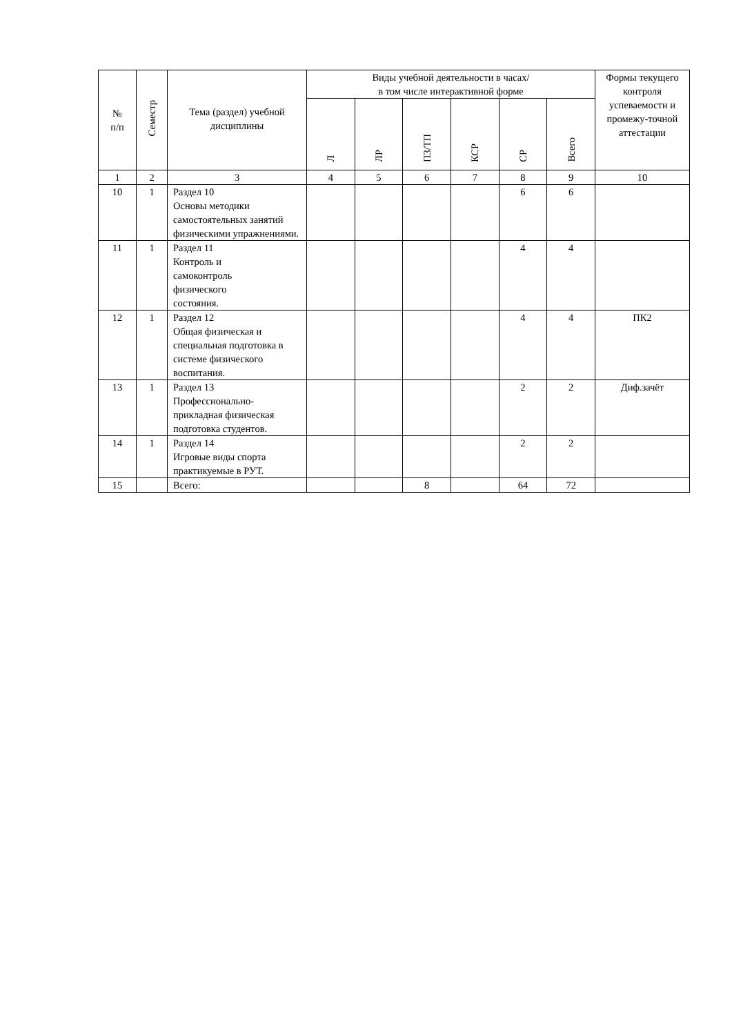| № п/п | Семестр | Тема (раздел) учебной дисциплины | Виды учебной деятельности в часах/ в том числе интерактивной форме | | | | | | Формы текущего контроля успеваемости и промежу-точной аттестации |
| --- | --- | --- | --- | --- | --- | --- | --- | --- | --- |
| | | | Л | ЛР | ПЗ/ТП | КСР | СР | Всего | |
| 1 | 2 | 3 | 4 | 5 | 6 | 7 | 8 | 9 | 10 |
| 10 | 1 | Раздел 10 Основы методики самостоятельных занятий физическими упражнениями. | | | | | 6 | 6 | |
| 11 | 1 | Раздел 11 Контроль и самоконтроль физического состояния. | | | | | 4 | 4 | |
| 12 | 1 | Раздел 12 Общая физическая и специальная подготовка в системе физического воспитания. | | | | | 4 | 4 | ПК2 |
| 13 | 1 | Раздел 13 Профессионально-прикладная физическая подготовка студентов. | | | | | 2 | 2 | Диф.зачёт |
| 14 | 1 | Раздел 14 Игровые виды спорта практикуемые в РУТ. | | | | | 2 | 2 | |
| 15 | | Всего: | | | 8 | | 64 | 72 | |